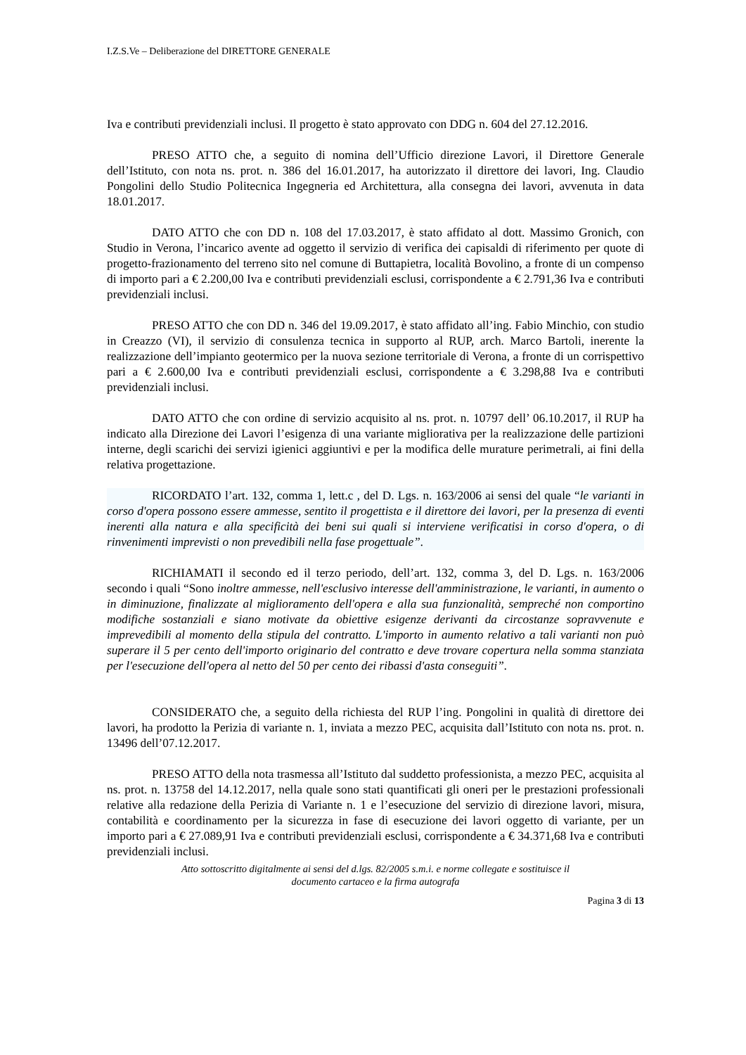I.Z.S.Ve – Deliberazione del DIRETTORE GENERALE
Iva e contributi previdenziali inclusi. Il progetto è stato approvato con DDG n. 604 del 27.12.2016.
PRESO ATTO che, a seguito di nomina dell’Ufficio direzione Lavori, il Direttore Generale dell’Istituto, con nota ns. prot. n. 386 del 16.01.2017, ha autorizzato il direttore dei lavori, Ing. Claudio Pongolini dello Studio Politecnica Ingegneria ed Architettura, alla consegna dei lavori, avvenuta in data 18.01.2017.
DATO ATTO che con DD n. 108 del 17.03.2017, è stato affidato al dott. Massimo Gronich, con Studio in Verona, l’incarico avente ad oggetto il servizio di verifica dei capisaldi di riferimento per quote di progetto-frazionamento del terreno sito nel comune di Buttapietra, località Bovolino, a fronte di un compenso di importo pari a € 2.200,00 Iva e contributi previdenziali esclusi, corrispondente a € 2.791,36 Iva e contributi previdenziali inclusi.
PRESO ATTO che con DD n. 346 del 19.09.2017, è stato affidato all’ing. Fabio Minchio, con studio in Creazzo (VI), il servizio di consulenza tecnica in supporto al RUP, arch. Marco Bartoli, inerente la realizzazione dell’impianto geotermico per la nuova sezione territoriale di Verona, a fronte di un corrispettivo pari a € 2.600,00 Iva e contributi previdenziali esclusi, corrispondente a € 3.298,88 Iva e contributi previdenziali inclusi.
DATO ATTO che con ordine di servizio acquisito al ns. prot. n. 10797 dell’ 06.10.2017, il RUP ha indicato alla Direzione dei Lavori l’esigenza di una variante migliorativa per la realizzazione delle partizioni interne, degli scarichi dei servizi igienici aggiuntivi e per la modifica delle murature perimetrali, ai fini della relativa progettazione.
RICORDATO l’art. 132, comma 1, lett.c , del D. Lgs. n. 163/2006 ai sensi del quale “le varianti in corso d'opera possono essere ammesse, sentito il progettista e il direttore dei lavori, per la presenza di eventi inerenti alla natura e alla specificità dei beni sui quali si interviene verificatisi in corso d'opera, o di rinvenimenti imprevisti o non prevedibili nella fase progettuale”.
RICHIAMATI il secondo ed il terzo periodo, dell’art. 132, comma 3, del D. Lgs. n. 163/2006 secondo i quali “Sono inoltre ammesse, nell'esclusivo interesse dell'amministrazione, le varianti, in aumento o in diminuzione, finalizzate al miglioramento dell'opera e alla sua funzionalità, sempreché non comportino modifiche sostanziali e siano motivate da obiettive esigenze derivanti da circostanze sopravvenute e imprevedibili al momento della stipula del contratto. L'importo in aumento relativo a tali varianti non può superare il 5 per cento dell'importo originario del contratto e deve trovare copertura nella somma stanziata per l'esecuzione dell'opera al netto del 50 per cento dei ribassi d'asta conseguiti”.
CONSIDERATO che, a seguito della richiesta del RUP l’ing. Pongolini in qualità di direttore dei lavori, ha prodotto la Perizia di variante n. 1, inviata a mezzo PEC, acquisita dall’Istituto con nota ns. prot. n. 13496 dell’07.12.2017.
PRESO ATTO della nota trasmessa all’Istituto dal suddetto professionista, a mezzo PEC, acquisita al ns. prot. n. 13758 del 14.12.2017, nella quale sono stati quantificati gli oneri per le prestazioni professionali relative alla redazione della Perizia di Variante n. 1 e l’esecuzione del servizio di direzione lavori, misura, contabilità e coordinamento per la sicurezza in fase di esecuzione dei lavori oggetto di variante, per un importo pari a € 27.089,91 Iva e contributi previdenziali esclusi, corrispondente a € 34.371,68 Iva e contributi previdenziali inclusi.
Atto sottoscritto digitalmente ai sensi del d.lgs. 82/2005 s.m.i. e norme collegate e sostituisce il
documento cartaceo e la firma autografa
Pagina 3 di 13